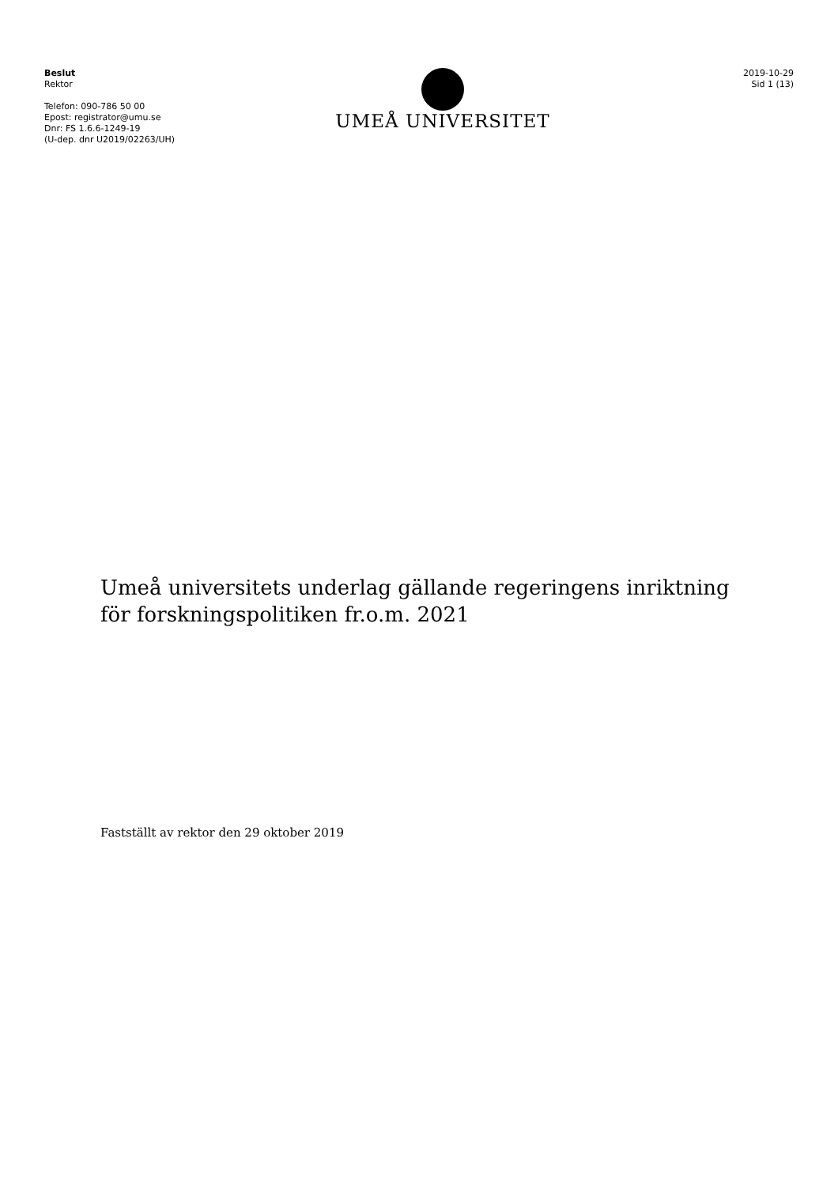Beslut
Rektor
Telefon: 090-786 50 00
Epost: registrator@umu.se
Dnr: FS 1.6.6-1249-19
(U-dep. dnr U2019/02263/UH)
UMEÅ UNIVERSITET
2019-10-29
Sid 1 (13)
Umeå universitets underlag gällande regeringens inriktning för forskningspolitiken fr.o.m. 2021
Fastställt av rektor den 29 oktober 2019